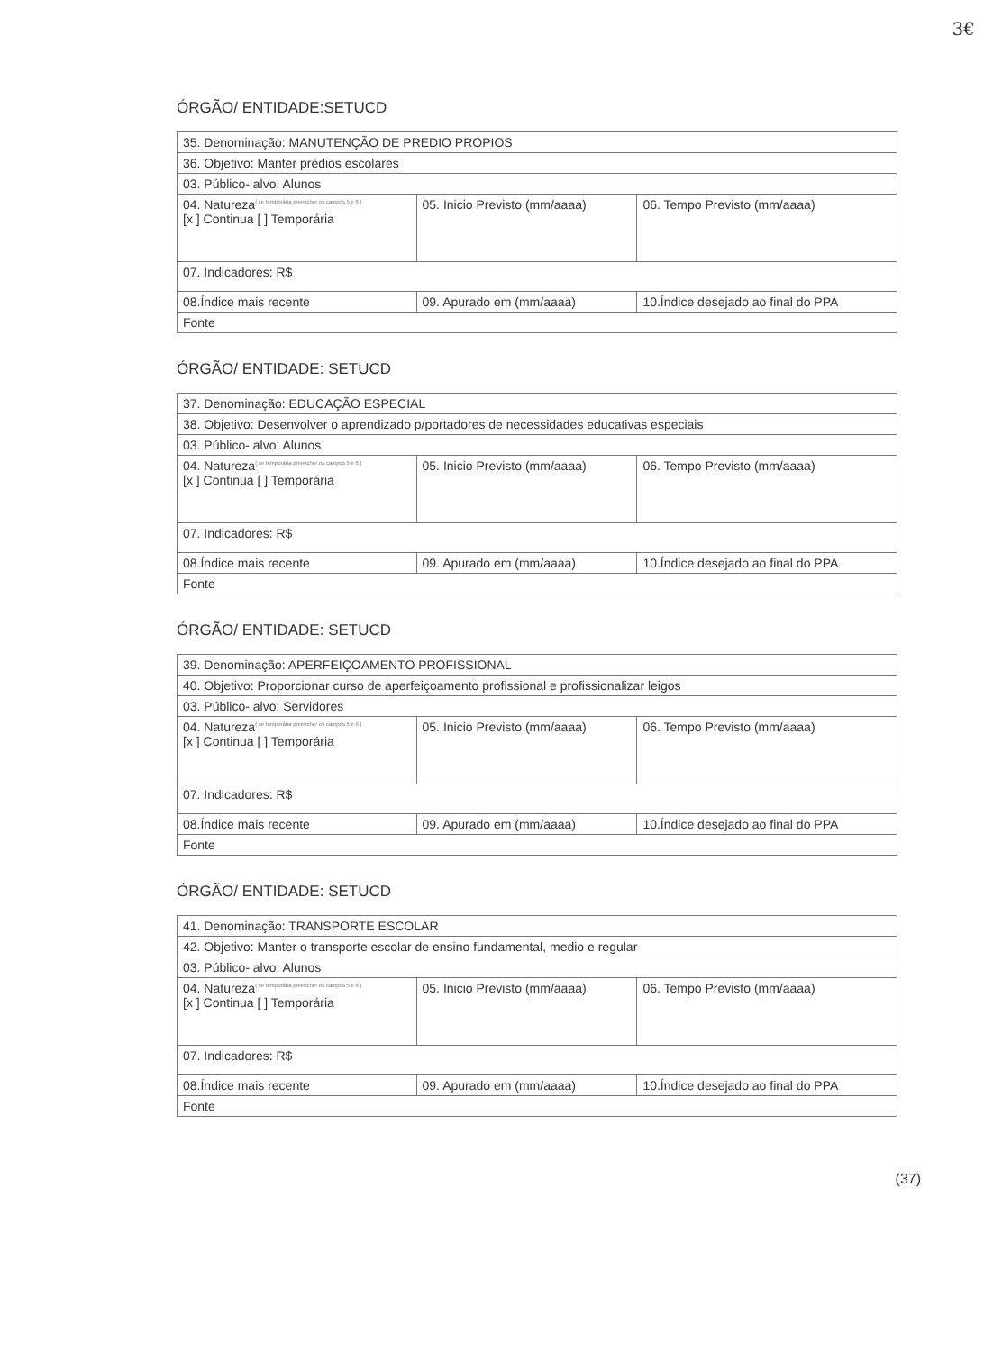3€
ÓRGÃO/ ENTIDADE:SETUCD
| 35. Denominação: MANUTENÇÃO DE PREDIO PROPIOS | | |
| 36. Objetivo: Manter prédios escolares | | |
| 03. Público- alvo: Alunos | | |
| 04. Natureza<sup>( se temporária preencher os campos 5 e 6 )</sup> [x ] Continua [ ] Temporária | 05. Inicio Previsto (mm/aaaa) | 06. Tempo Previsto (mm/aaaa) |
| 07. Indicadores: R$ | | |
| 08.Índice mais recente | 09. Apurado em (mm/aaaa) | 10.Índice desejado ao final do PPA |
| Fonte | | |
ÓRGÃO/ ENTIDADE: SETUCD
| 37. Denominação: EDUCAÇÃO ESPECIAL | | |
| 38. Objetivo: Desenvolver o aprendizado p/portadores de necessidades educativas especiais | | |
| 03. Público- alvo: Alunos | | |
| 04. Natureza<sup>( se temporária preencher os campos 5 e 6 )</sup> [x ] Continua [ ] Temporária | 05. Inicio Previsto (mm/aaaa) | 06. Tempo Previsto (mm/aaaa) |
| 07. Indicadores: R$ | | |
| 08.Índice mais recente | 09. Apurado em (mm/aaaa) | 10.Índice desejado ao final do PPA |
| Fonte | | |
ÓRGÃO/ ENTIDADE: SETUCD
| 39. Denominação: APERFEIÇOAMENTO PROFISSIONAL | | |
| 40. Objetivo: Proporcionar curso de aperfeiçoamento profissional e profissionalizar leigos | | |
| 03. Público- alvo: Servidores | | |
| 04. Natureza<sup>( se temporária preencher os campos 5 e 6 )</sup> [x ] Continua [ ] Temporária | 05. Inicio Previsto (mm/aaaa) | 06. Tempo Previsto (mm/aaaa) |
| 07. Indicadores: R$ | | |
| 08.Índice mais recente | 09. Apurado em (mm/aaaa) | 10.Índice desejado ao final do PPA |
| Fonte | | |
ÓRGÃO/ ENTIDADE: SETUCD
| 41. Denominação: TRANSPORTE ESCOLAR | | |
| 42. Objetivo: Manter o transporte escolar de ensino fundamental, medio e regular | | |
| 03. Público- alvo: Alunos | | |
| 04. Natureza<sup>( se temporária preencher os campos 5 e 6 )</sup> [x ] Continua [ ] Temporária | 05. Inicio Previsto (mm/aaaa) | 06. Tempo Previsto (mm/aaaa) |
| 07. Indicadores: R$ | | |
| 08.Índice mais recente | 09. Apurado em (mm/aaaa) | 10.Índice desejado ao final do PPA |
| Fonte | | |
(37)